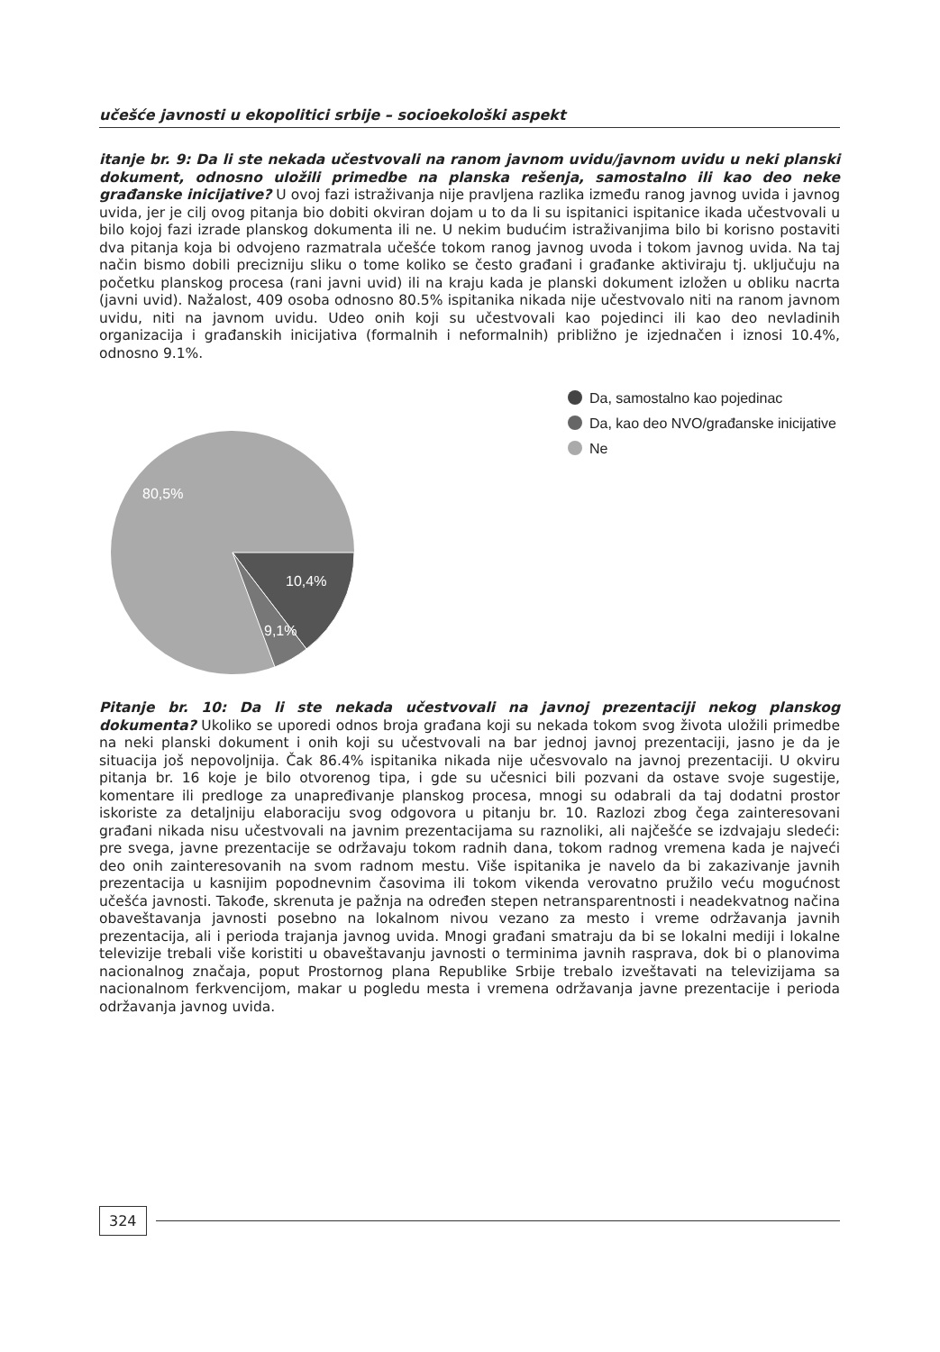učešće javnosti u ekopolitici srbije – socioekološki aspekt
itanje br. 9: Da li ste nekada učestvovali na ranom javnom uvidu/javnom uvidu u neki planski dokument, odnosno uložili primedbe na planska rešenja, samostalno ili kao deo neke građanske inicijative? U ovoj fazi istraživanja nije pravljena razlika između ranog javnog uvida i javnog uvida, jer je cilj ovog pitanja bio dobiti okviran dojam u to da li su ispitanici ispitanice ikada učestvovali u bilo kojoj fazi izrade planskog dokumenta ili ne. U nekim budućim istraživanjima bilo bi korisno postaviti dva pitanja koja bi odvojeno razmatrala učešće tokom ranog javnog uvoda i tokom javnog uvida. Na taj način bismo dobili precizniju sliku o tome koliko se često građani i građanke aktiviraju tj. uključuju na početku planskog procesa (rani javni uvid) ili na kraju kada je planski dokument izložen u obliku nacrta (javni uvid). Nažalost, 409 osoba odnosno 80.5% ispitanika nikada nije učestvovalo niti na ranom javnom uvidu, niti na javnom uvidu. Udeo onih koji su učestvovali kao pojedinci ili kao deo nevladinih organizacija i građanskih inicijativa (formalnih i neformalnih) približno je izjednačen i iznosi 10.4%, odnosno 9.1%.
80,5%
10,4%
9,1%
Da, samostalno kao pojedinac
Da, kao deo NVO/građanske inicijative
Ne
Pitanje br. 10: Da li ste nekada učestvovali na javnoj prezentaciji nekog planskog dokumenta? Ukoliko se uporedi odnos broja građana koji su nekada tokom svog života uložili primedbe na neki planski dokument i onih koji su učestvovali na bar jednoj javnoj prezentaciji, jasno je da je situacija još nepovoljnija. Čak 86.4% ispitanika nikada nije učesvovalo na javnoj prezentaciji. U okviru pitanja br. 16 koje je bilo otvorenog tipa, i gde su učesnici bili pozvani da ostave svoje sugestije, komentare ili predloge za unapređivanje planskog procesa, mnogi su odabrali da taj dodatni prostor iskoriste za detaljniju elaboraciju svog odgovora u pitanju br. 10. Razlozi zbog čega zainteresovani građani nikada nisu učestvovali na javnim prezentacijama su raznoliki, ali najčešće se izdvajaju sledeći: pre svega, javne prezentacije se održavaju tokom radnih dana, tokom radnog vremena kada je najveći deo onih zainteresovanih na svom radnom mestu. Više ispitanika je navelo da bi zakazivanje javnih prezentacija u kasnijim popodnevnim časovima ili tokom vikenda verovatno pružilo veću mogućnost učešća javnosti. Takođe, skrenuta je pažnja na određen stepen netransparentnosti i neadekvatnog načina obaveštavanja javnosti posebno na lokalnom nivou vezano za mesto i vreme održavanja javnih prezentacija, ali i perioda trajanja javnog uvida. Mnogi građani smatraju da bi se lokalni mediji i lokalne televizije trebali više koristiti u obaveštavanju javnosti o terminima javnih rasprava, dok bi o planovima nacionalnog značaja, poput Prostornog plana Republike Srbije trebalo izveštavati na televizijama sa nacionalnom ferkvencijom, makar u pogledu mesta i vremena održavanja javne prezentacije i perioda održavanja javnog uvida.
324